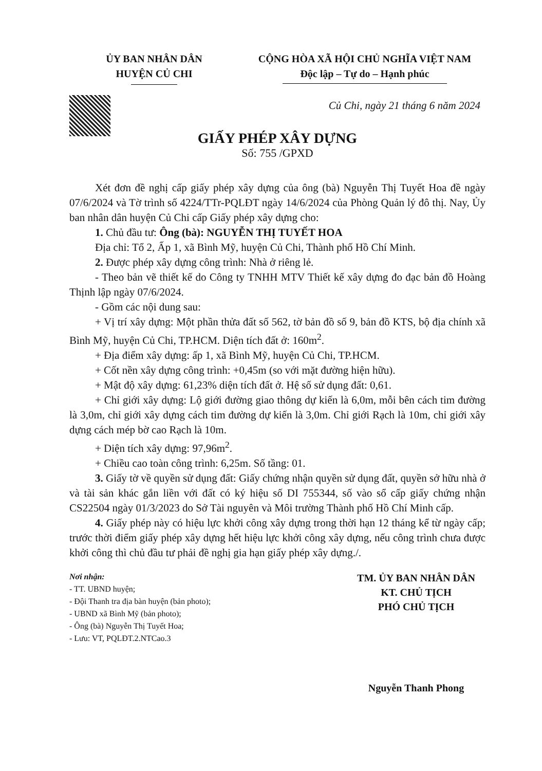ỦY BAN NHÂN DÂN
HUYỆN CỦ CHI
CỘNG HÒA XÃ HỘI CHỦ NGHĨA VIỆT NAM
Độc lập – Tự do – Hạnh phúc
Củ Chi, ngày 21 tháng 6 năm 2024
GIẤY PHÉP XÂY DỰNG
Số: 755 /GPXD
Xét đơn đề nghị cấp giấy phép xây dựng của ông (bà) Nguyễn Thị Tuyết Hoa đề ngày 07/6/2024 và Tờ trình số 4224/TTr-PQLĐT ngày 14/6/2024 của Phòng Quản lý đô thị. Nay, Ủy ban nhân dân huyện Củ Chi cấp Giấy phép xây dựng cho:
1. Chủ đầu tư: Ông (bà): NGUYỄN THỊ TUYẾT HOA
Địa chỉ: Tổ 2, Ấp 1, xã Bình Mỹ, huyện Củ Chi, Thành phố Hồ Chí Minh.
2. Được phép xây dựng công trình: Nhà ở riêng lẻ.
- Theo bản vẽ thiết kế do Công ty TNHH MTV Thiết kế xây dựng đo đạc bản đồ Hoàng Thịnh lập ngày 07/6/2024.
- Gồm các nội dung sau:
+ Vị trí xây dựng: Một phần thửa đất số 562, tờ bản đồ số 9, bản đồ KTS, bộ địa chính xã Bình Mỹ, huyện Củ Chi, TP.HCM. Diện tích đất ở: 160m<sup>2</sup>.
+ Địa điểm xây dựng: ấp 1, xã Bình Mỹ, huyện Củ Chi, TP.HCM.
+ Cốt nền xây dựng công trình: +0,45m (so với mặt đường hiện hữu).
+ Mật độ xây dựng: 61,23% diện tích đất ở. Hệ số sử dụng đất: 0,61.
+ Chỉ giới xây dựng: Lộ giới đường giao thông dự kiến là 6,0m, mỗi bên cách tim đường là 3,0m, chỉ giới xây dựng cách tim đường dự kiến là 3,0m. Chỉ giới Rạch là 10m, chỉ giới xây dựng cách mép bờ cao Rạch là 10m.
+ Diện tích xây dựng: 97,96m<sup>2</sup>.
+ Chiều cao toàn công trình: 6,25m. Số tầng: 01.
3. Giấy tờ về quyền sử dụng đất: Giấy chứng nhận quyền sử dụng đất, quyền sở hữu nhà ở và tài sản khác gắn liền với đất có ký hiệu số DI 755344, số vào sổ cấp giấy chứng nhận CS22504 ngày 01/3/2023 do Sở Tài nguyên và Môi trường Thành phố Hồ Chí Minh cấp.
4. Giấy phép này có hiệu lực khởi công xây dựng trong thời hạn 12 tháng kể từ ngày cấp; trước thời điểm giấy phép xây dựng hết hiệu lực khởi công xây dựng, nếu công trình chưa được khởi công thì chủ đầu tư phải đề nghị gia hạn giấy phép xây dựng./.
Nơi nhận:
- TT. UBND huyện;
- Đội Thanh tra địa bàn huyện (bản photo);
- UBND xã Bình Mỹ (bản photo);
- Ông (bà) Nguyễn Thị Tuyết Hoa;
- Lưu: VT, PQLĐT.2.NTCao.3
TM. ỦY BAN NHÂN DÂN
KT. CHỦ TỊCH
PHÓ CHỦ TỊCH
Nguyễn Thanh Phong